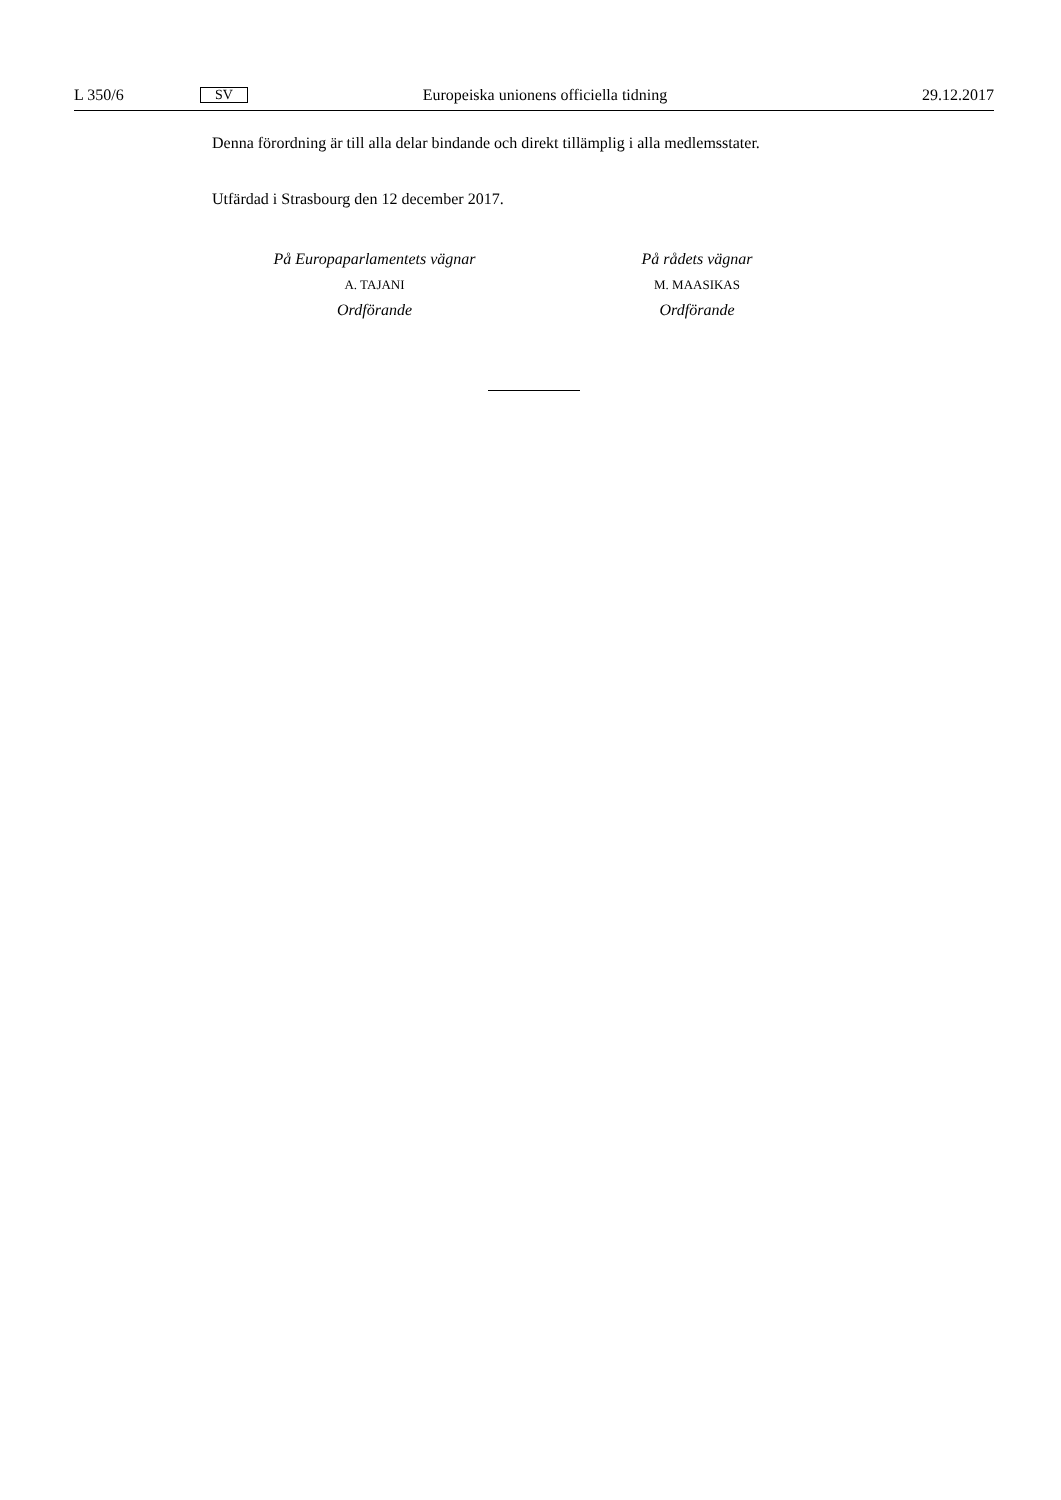L 350/6 SV Europeiska unionens officiella tidning 29.12.2017
Denna förordning är till alla delar bindande och direkt tillämplig i alla medlemsstater.
Utfärdad i Strasbourg den 12 december 2017.
På Europaparlamentets vägnar
A. TAJANI
Ordförande
På rådets vägnar
M. MAASIKAS
Ordförande